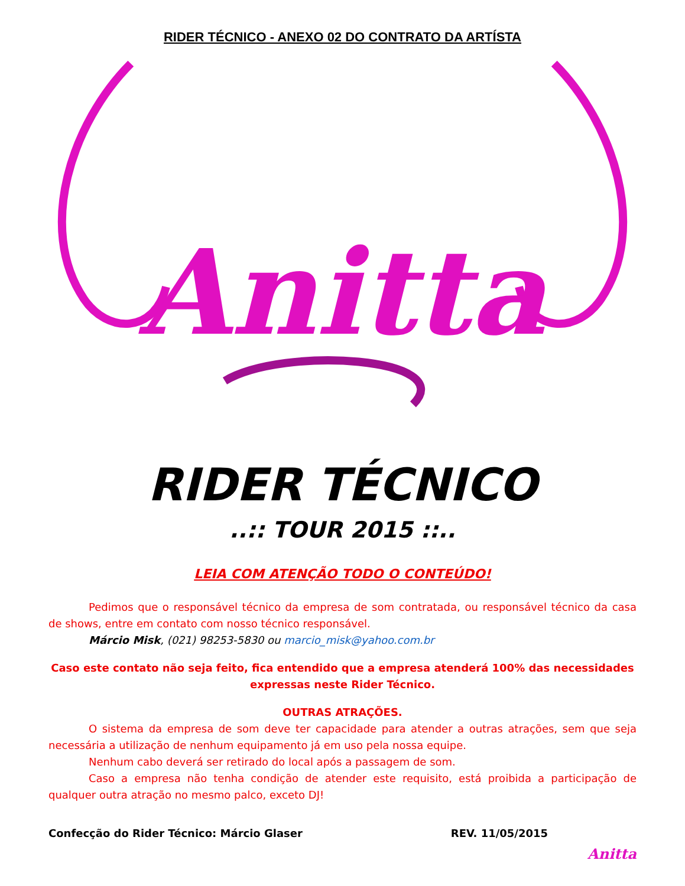RIDER TÉCNICO - ANEXO 02 DO CONTRATO DA ARTÍSTA
Anitta
RIDER TÉCNICO
..:: TOUR 2015 ::..
LEIA COM ATENÇÃO TODO O CONTEÚDO!
Pedimos que o responsável técnico da empresa de som contratada, ou responsável técnico da casa de shows, entre em contato com nosso técnico responsável.
Márcio Misk, (021) 98253-5830 ou marcio_misk@yahoo.com.br
Caso este contato não seja feito, fica entendido que a empresa atenderá 100% das necessidades expressas neste Rider Técnico.
OUTRAS ATRAÇÕES.
O sistema da empresa de som deve ter capacidade para atender a outras atrações, sem que seja necessária a utilização de nenhum equipamento já em uso pela nossa equipe.
Nenhum cabo deverá ser retirado do local após a passagem de som.
Caso a empresa não tenha condição de atender este requisito, está proibida a participação de qualquer outra atração no mesmo palco, exceto DJ!
Confecção do Rider Técnico: Márcio Glaser REV. 11/05/2015
Anitta